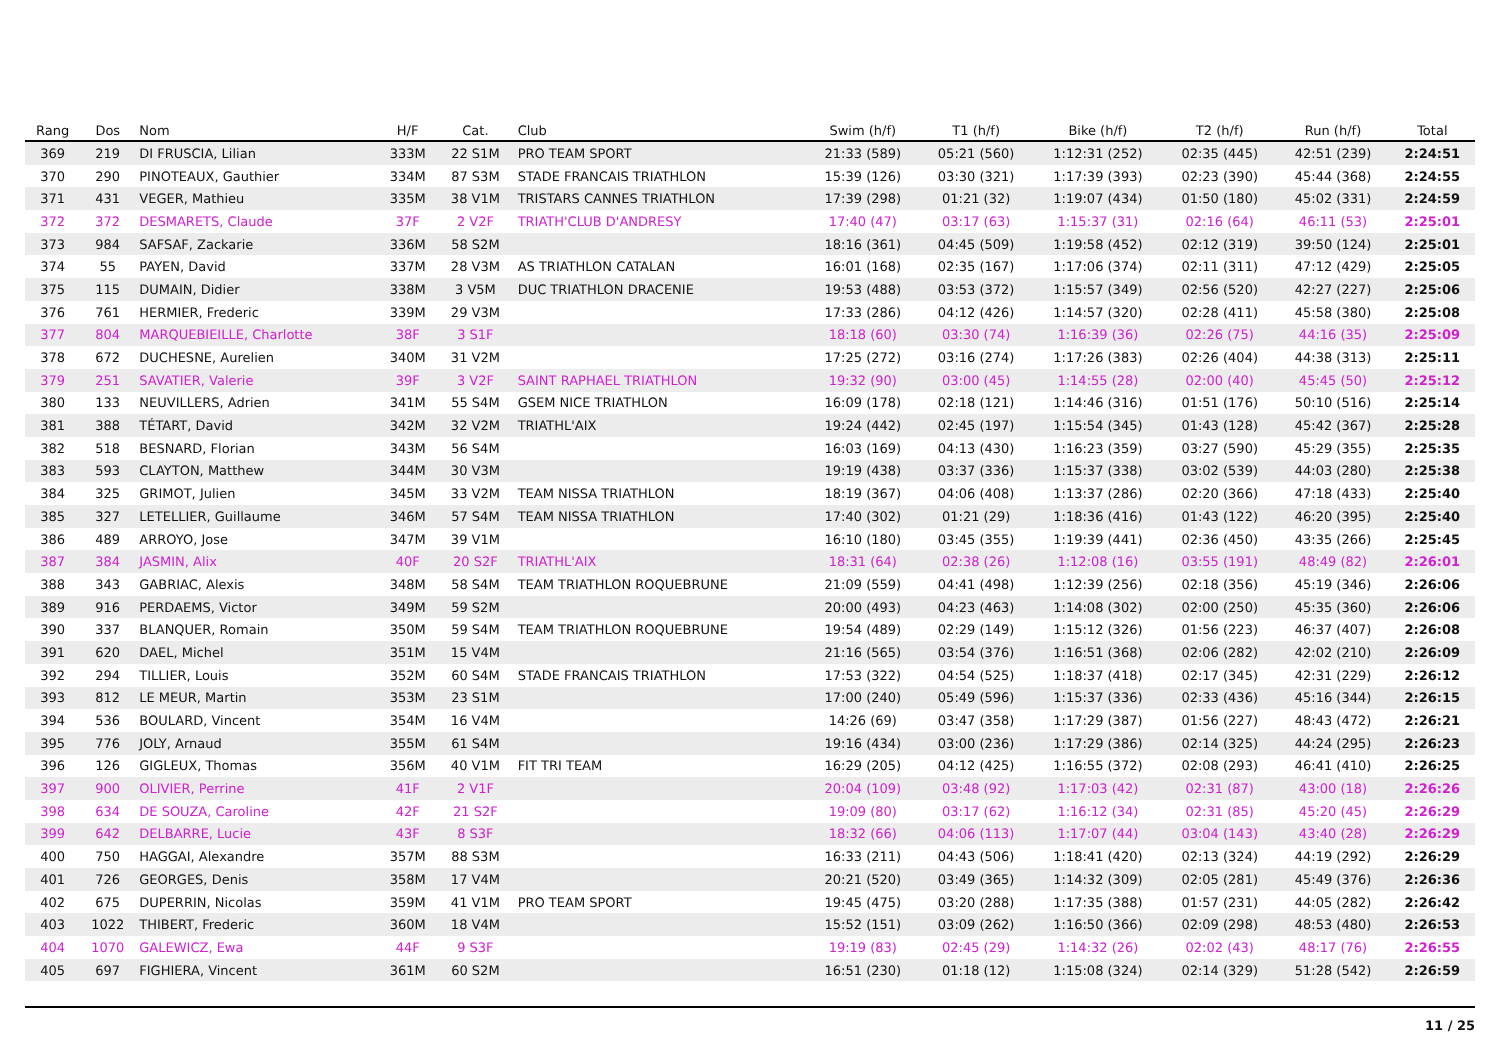| Rang | Dos | Nom | H/F | Cat. | Club | Swim (h/f) | T1 (h/f) | Bike (h/f) | T2 (h/f) | Run (h/f) | Total |
| --- | --- | --- | --- | --- | --- | --- | --- | --- | --- | --- | --- |
| 369 | 219 | DI FRUSCIA, Lilian | 333M | 22 S1M | PRO TEAM SPORT | 21:33 (589) | 05:21 (560) | 1:12:31 (252) | 02:35 (445) | 42:51 (239) | 2:24:51 |
| 370 | 290 | PINOTEAUX, Gauthier | 334M | 87 S3M | STADE FRANCAIS TRIATHLON | 15:39 (126) | 03:30 (321) | 1:17:39 (393) | 02:23 (390) | 45:44 (368) | 2:24:55 |
| 371 | 431 | VEGER, Mathieu | 335M | 38 V1M | TRISTARS CANNES TRIATHLON | 17:39 (298) | 01:21 (32) | 1:19:07 (434) | 01:50 (180) | 45:02 (331) | 2:24:59 |
| 372 | 372 | DESMARETS, Claude | 37F | 2 V2F | TRIATH'CLUB D'ANDRESY | 17:40 (47) | 03:17 (63) | 1:15:37 (31) | 02:16 (64) | 46:11 (53) | 2:25:01 |
| 373 | 984 | SAFSAF, Zackarie | 336M | 58 S2M | | 18:16 (361) | 04:45 (509) | 1:19:58 (452) | 02:12 (319) | 39:50 (124) | 2:25:01 |
| 374 | 55 | PAYEN, David | 337M | 28 V3M | AS TRIATHLON CATALAN | 16:01 (168) | 02:35 (167) | 1:17:06 (374) | 02:11 (311) | 47:12 (429) | 2:25:05 |
| 375 | 115 | DUMAIN, Didier | 338M | 3 V5M | DUC TRIATHLON DRACENIE | 19:53 (488) | 03:53 (372) | 1:15:57 (349) | 02:56 (520) | 42:27 (227) | 2:25:06 |
| 376 | 761 | HERMIER, Frederic | 339M | 29 V3M | | 17:33 (286) | 04:12 (426) | 1:14:57 (320) | 02:28 (411) | 45:58 (380) | 2:25:08 |
| 377 | 804 | MARQUEBIEILLE, Charlotte | 38F | 3 S1F | | 18:18 (60) | 03:30 (74) | 1:16:39 (36) | 02:26 (75) | 44:16 (35) | 2:25:09 |
| 378 | 672 | DUCHESNE, Aurelien | 340M | 31 V2M | | 17:25 (272) | 03:16 (274) | 1:17:26 (383) | 02:26 (404) | 44:38 (313) | 2:25:11 |
| 379 | 251 | SAVATIER, Valerie | 39F | 3 V2F | SAINT RAPHAEL TRIATHLON | 19:32 (90) | 03:00 (45) | 1:14:55 (28) | 02:00 (40) | 45:45 (50) | 2:25:12 |
| 380 | 133 | NEUVILLERS, Adrien | 341M | 55 S4M | GSEM NICE TRIATHLON | 16:09 (178) | 02:18 (121) | 1:14:46 (316) | 01:51 (176) | 50:10 (516) | 2:25:14 |
| 381 | 388 | TÉTART, David | 342M | 32 V2M | TRIATHL'AIX | 19:24 (442) | 02:45 (197) | 1:15:54 (345) | 01:43 (128) | 45:42 (367) | 2:25:28 |
| 382 | 518 | BESNARD, Florian | 343M | 56 S4M | | 16:03 (169) | 04:13 (430) | 1:16:23 (359) | 03:27 (590) | 45:29 (355) | 2:25:35 |
| 383 | 593 | CLAYTON, Matthew | 344M | 30 V3M | | 19:19 (438) | 03:37 (336) | 1:15:37 (338) | 03:02 (539) | 44:03 (280) | 2:25:38 |
| 384 | 325 | GRIMOT, Julien | 345M | 33 V2M | TEAM NISSA TRIATHLON | 18:19 (367) | 04:06 (408) | 1:13:37 (286) | 02:20 (366) | 47:18 (433) | 2:25:40 |
| 385 | 327 | LETELLIER, Guillaume | 346M | 57 S4M | TEAM NISSA TRIATHLON | 17:40 (302) | 01:21 (29) | 1:18:36 (416) | 01:43 (122) | 46:20 (395) | 2:25:40 |
| 386 | 489 | ARROYO, Jose | 347M | 39 V1M | | 16:10 (180) | 03:45 (355) | 1:19:39 (441) | 02:36 (450) | 43:35 (266) | 2:25:45 |
| 387 | 384 | JASMIN, Alix | 40F | 20 S2F | TRIATHL'AIX | 18:31 (64) | 02:38 (26) | 1:12:08 (16) | 03:55 (191) | 48:49 (82) | 2:26:01 |
| 388 | 343 | GABRIAC, Alexis | 348M | 58 S4M | TEAM TRIATHLON ROQUEBRUNE | 21:09 (559) | 04:41 (498) | 1:12:39 (256) | 02:18 (356) | 45:19 (346) | 2:26:06 |
| 389 | 916 | PERDAEMS, Victor | 349M | 59 S2M | | 20:00 (493) | 04:23 (463) | 1:14:08 (302) | 02:00 (250) | 45:35 (360) | 2:26:06 |
| 390 | 337 | BLANQUER, Romain | 350M | 59 S4M | TEAM TRIATHLON ROQUEBRUNE | 19:54 (489) | 02:29 (149) | 1:15:12 (326) | 01:56 (223) | 46:37 (407) | 2:26:08 |
| 391 | 620 | DAEL, Michel | 351M | 15 V4M | | 21:16 (565) | 03:54 (376) | 1:16:51 (368) | 02:06 (282) | 42:02 (210) | 2:26:09 |
| 392 | 294 | TILLIER, Louis | 352M | 60 S4M | STADE FRANCAIS TRIATHLON | 17:53 (322) | 04:54 (525) | 1:18:37 (418) | 02:17 (345) | 42:31 (229) | 2:26:12 |
| 393 | 812 | LE MEUR, Martin | 353M | 23 S1M | | 17:00 (240) | 05:49 (596) | 1:15:37 (336) | 02:33 (436) | 45:16 (344) | 2:26:15 |
| 394 | 536 | BOULARD, Vincent | 354M | 16 V4M | | 14:26 (69) | 03:47 (358) | 1:17:29 (387) | 01:56 (227) | 48:43 (472) | 2:26:21 |
| 395 | 776 | JOLY, Arnaud | 355M | 61 S4M | | 19:16 (434) | 03:00 (236) | 1:17:29 (386) | 02:14 (325) | 44:24 (295) | 2:26:23 |
| 396 | 126 | GIGLEUX, Thomas | 356M | 40 V1M | FIT TRI TEAM | 16:29 (205) | 04:12 (425) | 1:16:55 (372) | 02:08 (293) | 46:41 (410) | 2:26:25 |
| 397 | 900 | OLIVIER, Perrine | 41F | 2 V1F | | 20:04 (109) | 03:48 (92) | 1:17:03 (42) | 02:31 (87) | 43:00 (18) | 2:26:26 |
| 398 | 634 | DE SOUZA, Caroline | 42F | 21 S2F | | 19:09 (80) | 03:17 (62) | 1:16:12 (34) | 02:31 (85) | 45:20 (45) | 2:26:29 |
| 399 | 642 | DELBARRE, Lucie | 43F | 8 S3F | | 18:32 (66) | 04:06 (113) | 1:17:07 (44) | 03:04 (143) | 43:40 (28) | 2:26:29 |
| 400 | 750 | HAGGAI, Alexandre | 357M | 88 S3M | | 16:33 (211) | 04:43 (506) | 1:18:41 (420) | 02:13 (324) | 44:19 (292) | 2:26:29 |
| 401 | 726 | GEORGES, Denis | 358M | 17 V4M | | 20:21 (520) | 03:49 (365) | 1:14:32 (309) | 02:05 (281) | 45:49 (376) | 2:26:36 |
| 402 | 675 | DUPERRIN, Nicolas | 359M | 41 V1M | PRO TEAM SPORT | 19:45 (475) | 03:20 (288) | 1:17:35 (388) | 01:57 (231) | 44:05 (282) | 2:26:42 |
| 403 | 1022 | THIBERT, Frederic | 360M | 18 V4M | | 15:52 (151) | 03:09 (262) | 1:16:50 (366) | 02:09 (298) | 48:53 (480) | 2:26:53 |
| 404 | 1070 | GALEWICZ, Ewa | 44F | 9 S3F | | 19:19 (83) | 02:45 (29) | 1:14:32 (26) | 02:02 (43) | 48:17 (76) | 2:26:55 |
| 405 | 697 | FIGHIERA, Vincent | 361M | 60 S2M | | 16:51 (230) | 01:18 (12) | 1:15:08 (324) | 02:14 (329) | 51:28 (542) | 2:26:59 |
11 / 25